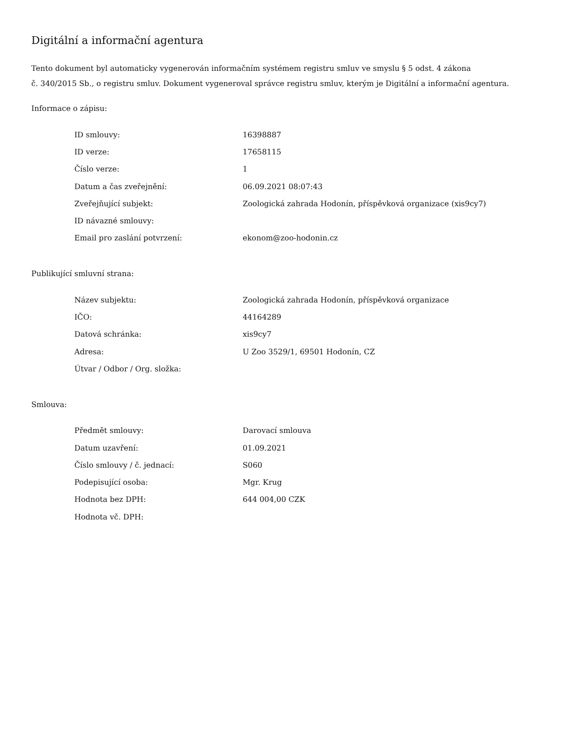Digitální a informační agentura
Tento dokument byl automaticky vygenerován informačním systémem registru smluv ve smyslu § 5 odst. 4 zákona
č. 340/2015 Sb., o registru smluv. Dokument vygeneroval správce registru smluv, kterým je Digitální a informační agentura.
Informace o zápisu:
| ID smlouvy: | 16398887 |
| ID verze: | 17658115 |
| Číslo verze: | 1 |
| Datum a čas zveřejnění: | 06.09.2021 08:07:43 |
| Zveřejňující subjekt: | Zoologická zahrada Hodonín, příspěvková organizace (xis9cy7) |
| ID návazné smlouvy: | |
| Email pro zaslání potvrzení: | ekonom@zoo-hodonin.cz |
Publikující smluvní strana:
| Název subjektu: | Zoologická zahrada Hodonín, příspěvková organizace |
| IČO: | 44164289 |
| Datová schránka: | xis9cy7 |
| Adresa: | U Zoo 3529/1, 69501 Hodonín, CZ |
| Útvar / Odbor / Org. složka: | |
Smlouva:
| Předmět smlouvy: | Darovací smlouva |
| Datum uzavření: | 01.09.2021 |
| Číslo smlouvy / č. jednací: | S060 |
| Podepisující osoba: | Mgr. Krug |
| Hodnota bez DPH: | 644 004,00 CZK |
| Hodnota vč. DPH: | |